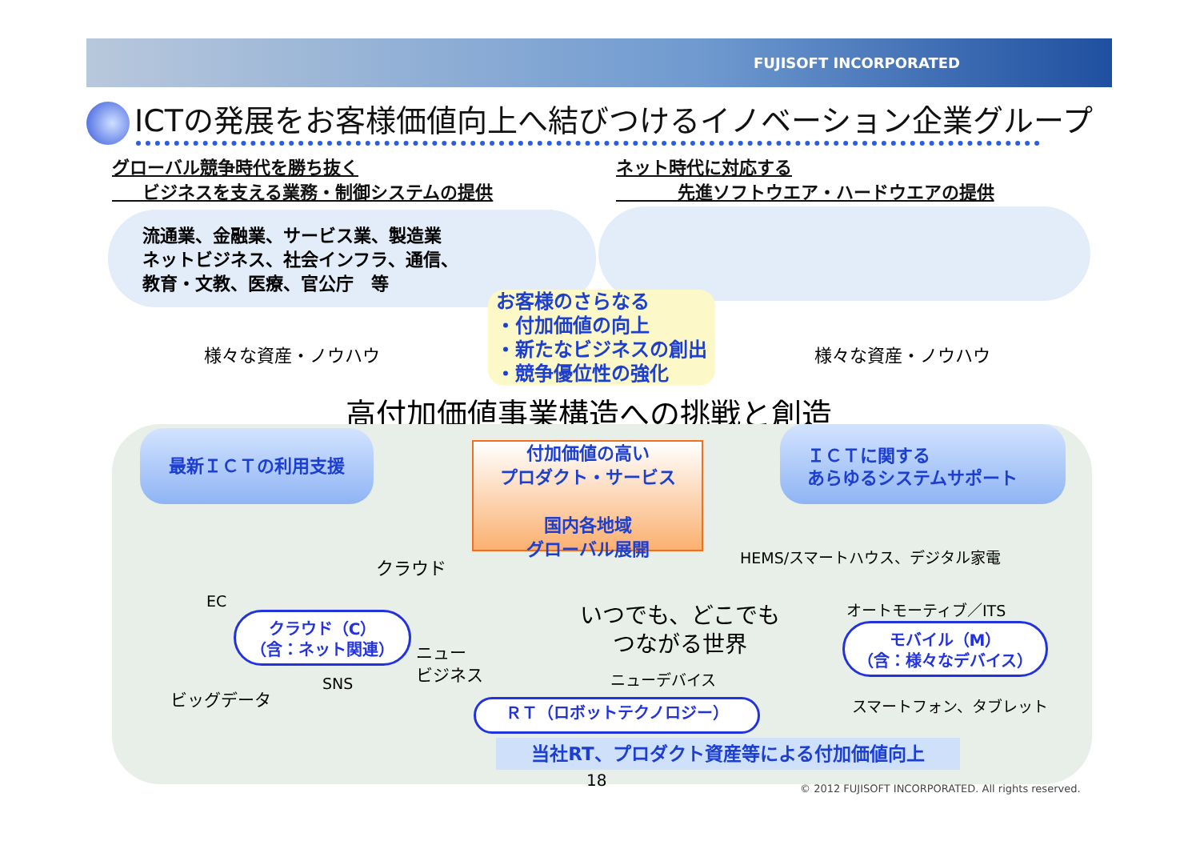FUJISOFT INCORPORATED
ICTの発展をお客様価値向上へ結びつけるイノベーション企業グループ
グローバル競争時代を勝ち抜く
ビジネスを支える業務・制御システムの提供
ネット時代に対応する
先進ソフトウエア・ハードウエアの提供
流通業、金融業、サービス業、製造業
ネットビジネス、社会インフラ、通信、
教育・文教、医療、官公庁　等
お客様のさらなる
・付加価値の向上
・新たなビジネスの創出
・競争優位性の強化
様々な資産・ノウハウ 様々な資産・ノウハウ
高付加価値事業構造への挑戦と創造
最新ＩＣＴの利用支援
ＩＣＴに関する
あらゆるシステムサポート
付加価値の高い
プロダクト・サービス
国内各地域
グローバル展開
クラウド HEMS/スマートハウス、デジタル家電
EC オートモーティブ／ITS
いつでも、どこでも
つながる世界
クラウド（C）
（含：ネット関連）
ニュー
ビジネス
モバイル（M）
（含：様々なデバイス）
ニューデバイス
SNS
ビッグデータ スマートフォン、タブレット
ＲＴ（ロボットテクノロジー）
当社RT、プロダクト資産等による付加価値向上
18 © 2012 FUJISOFT INCORPORATED. All rights reserved.